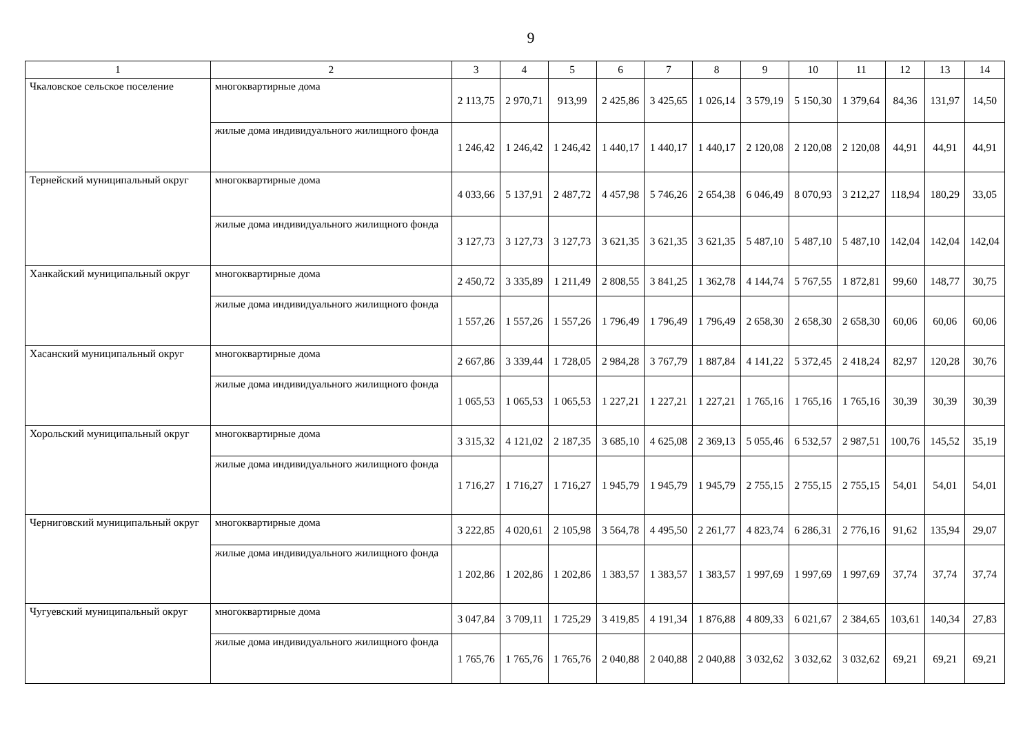9
| 1 | 2 | 3 | 4 | 5 | 6 | 7 | 8 | 9 | 10 | 11 | 12 | 13 | 14 |
| --- | --- | --- | --- | --- | --- | --- | --- | --- | --- | --- | --- | --- | --- |
| Чкаловское сельское поселение | многоквартирные дома | 2 113,75 | 2 970,71 | 913,99 | 2 425,86 | 3 425,65 | 1 026,14 | 3 579,19 | 5 150,30 | 1 379,64 | 84,36 | 131,97 | 14,50 |
| | жилые дома индивидуального жилищного фонда | 1 246,42 | 1 246,42 | 1 246,42 | 1 440,17 | 1 440,17 | 1 440,17 | 2 120,08 | 2 120,08 | 2 120,08 | 44,91 | 44,91 | 44,91 |
| Тернейский муниципальный округ | многоквартирные дома | 4 033,66 | 5 137,91 | 2 487,72 | 4 457,98 | 5 746,26 | 2 654,38 | 6 046,49 | 8 070,93 | 3 212,27 | 118,94 | 180,29 | 33,05 |
| | жилые дома индивидуального жилищного фонда | 3 127,73 | 3 127,73 | 3 127,73 | 3 621,35 | 3 621,35 | 3 621,35 | 5 487,10 | 5 487,10 | 5 487,10 | 142,04 | 142,04 | 142,04 |
| Ханкайский муниципальный округ | многоквартирные дома | 2 450,72 | 3 335,89 | 1 211,49 | 2 808,55 | 3 841,25 | 1 362,78 | 4 144,74 | 5 767,55 | 1 872,81 | 99,60 | 148,77 | 30,75 |
| | жилые дома индивидуального жилищного фонда | 1 557,26 | 1 557,26 | 1 557,26 | 1 796,49 | 1 796,49 | 1 796,49 | 2 658,30 | 2 658,30 | 2 658,30 | 60,06 | 60,06 | 60,06 |
| Хасанский муниципальный округ | многоквартирные дома | 2 667,86 | 3 339,44 | 1 728,05 | 2 984,28 | 3 767,79 | 1 887,84 | 4 141,22 | 5 372,45 | 2 418,24 | 82,97 | 120,28 | 30,76 |
| | жилые дома индивидуального жилищного фонда | 1 065,53 | 1 065,53 | 1 065,53 | 1 227,21 | 1 227,21 | 1 227,21 | 1 765,16 | 1 765,16 | 1 765,16 | 30,39 | 30,39 | 30,39 |
| Хорольский муниципальный округ | многоквартирные дома | 3 315,32 | 4 121,02 | 2 187,35 | 3 685,10 | 4 625,08 | 2 369,13 | 5 055,46 | 6 532,57 | 2 987,51 | 100,76 | 145,52 | 35,19 |
| | жилые дома индивидуального жилищного фонда | 1 716,27 | 1 716,27 | 1 716,27 | 1 945,79 | 1 945,79 | 1 945,79 | 2 755,15 | 2 755,15 | 2 755,15 | 54,01 | 54,01 | 54,01 |
| Черниговский муниципальный округ | многоквартирные дома | 3 222,85 | 4 020,61 | 2 105,98 | 3 564,78 | 4 495,50 | 2 261,77 | 4 823,74 | 6 286,31 | 2 776,16 | 91,62 | 135,94 | 29,07 |
| | жилые дома индивидуального жилищного фонда | 1 202,86 | 1 202,86 | 1 202,86 | 1 383,57 | 1 383,57 | 1 383,57 | 1 997,69 | 1 997,69 | 1 997,69 | 37,74 | 37,74 | 37,74 |
| Чугуевский муниципальный округ | многоквартирные дома | 3 047,84 | 3 709,11 | 1 725,29 | 3 419,85 | 4 191,34 | 1 876,88 | 4 809,33 | 6 021,67 | 2 384,65 | 103,61 | 140,34 | 27,83 |
| | жилые дома индивидуального жилищного фонда | 1 765,76 | 1 765,76 | 1 765,76 | 2 040,88 | 2 040,88 | 2 040,88 | 3 032,62 | 3 032,62 | 3 032,62 | 69,21 | 69,21 | 69,21 |